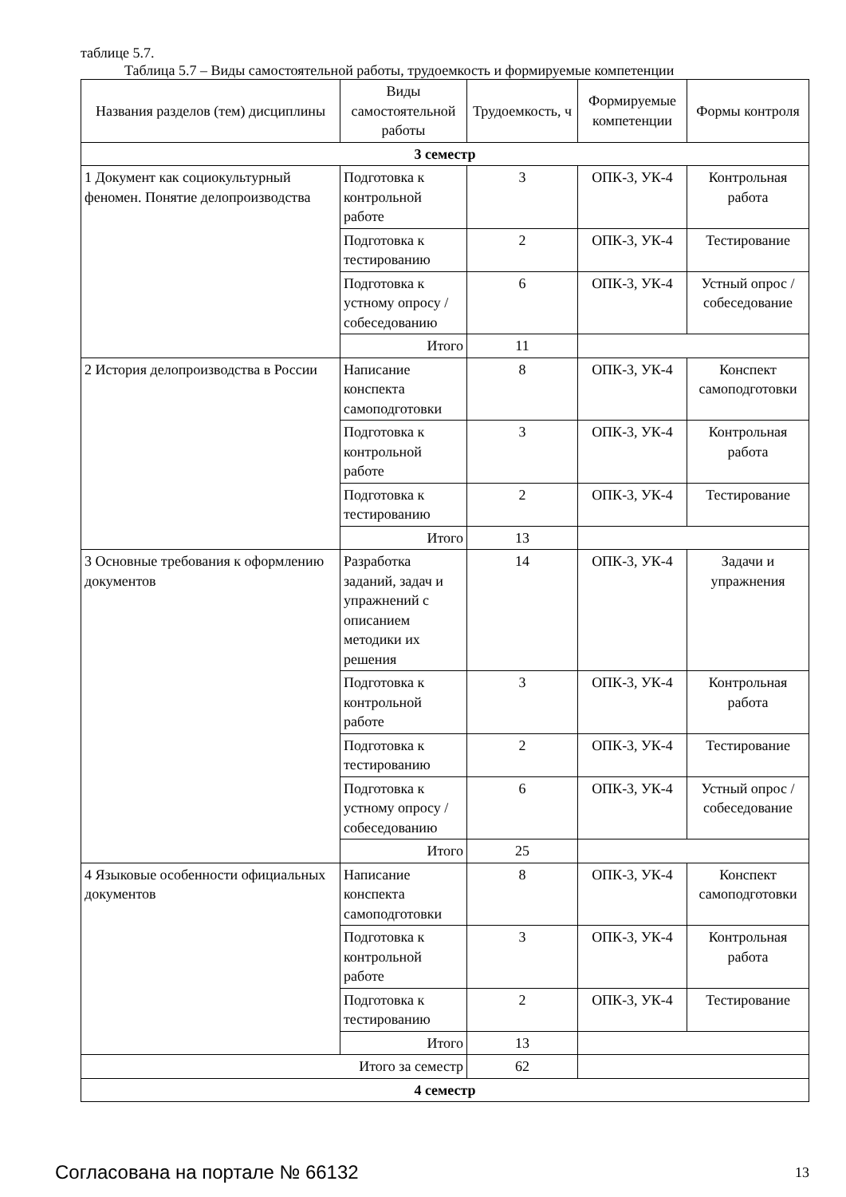таблице 5.7.
Таблица 5.7 – Виды самостоятельной работы, трудоемкость и формируемые компетенции
| Названия разделов (тем) дисциплины | Виды самостоятельной работы | Трудоемкость, ч | Формируемые компетенции | Формы контроля |
| --- | --- | --- | --- | --- |
| 3 семестр | | | | |
| 1 Документ как социокультурный феномен. Понятие делопроизводства | Подготовка к контрольной работе | 3 | ОПК-3, УК-4 | Контрольная работа |
| | Подготовка к тестированию | 2 | ОПК-3, УК-4 | Тестирование |
| | Подготовка к устному опросу / собеседованию | 6 | ОПК-3, УК-4 | Устный опрос / собеседование |
| | Итого | 11 | | |
| 2 История делопроизводства в России | Написание конспекта самоподготовки | 8 | ОПК-3, УК-4 | Конспект самоподготовки |
| | Подготовка к контрольной работе | 3 | ОПК-3, УК-4 | Контрольная работа |
| | Подготовка к тестированию | 2 | ОПК-3, УК-4 | Тестирование |
| | Итого | 13 | | |
| 3 Основные требования к оформлению документов | Разработка заданий, задач и упражнений с описанием методики их решения | 14 | ОПК-3, УК-4 | Задачи и упражнения |
| | Подготовка к контрольной работе | 3 | ОПК-3, УК-4 | Контрольная работа |
| | Подготовка к тестированию | 2 | ОПК-3, УК-4 | Тестирование |
| | Подготовка к устному опросу / собеседованию | 6 | ОПК-3, УК-4 | Устный опрос / собеседование |
| | Итого | 25 | | |
| 4 Языковые особенности официальных документов | Написание конспекта самоподготовки | 8 | ОПК-3, УК-4 | Конспект самоподготовки |
| | Подготовка к контрольной работе | 3 | ОПК-3, УК-4 | Контрольная работа |
| | Подготовка к тестированию | 2 | ОПК-3, УК-4 | Тестирование |
| | Итого | 13 | | |
| Итого за семестр | | 62 | | |
| 4 семестр | | | | |
Согласована на портале № 66132 13